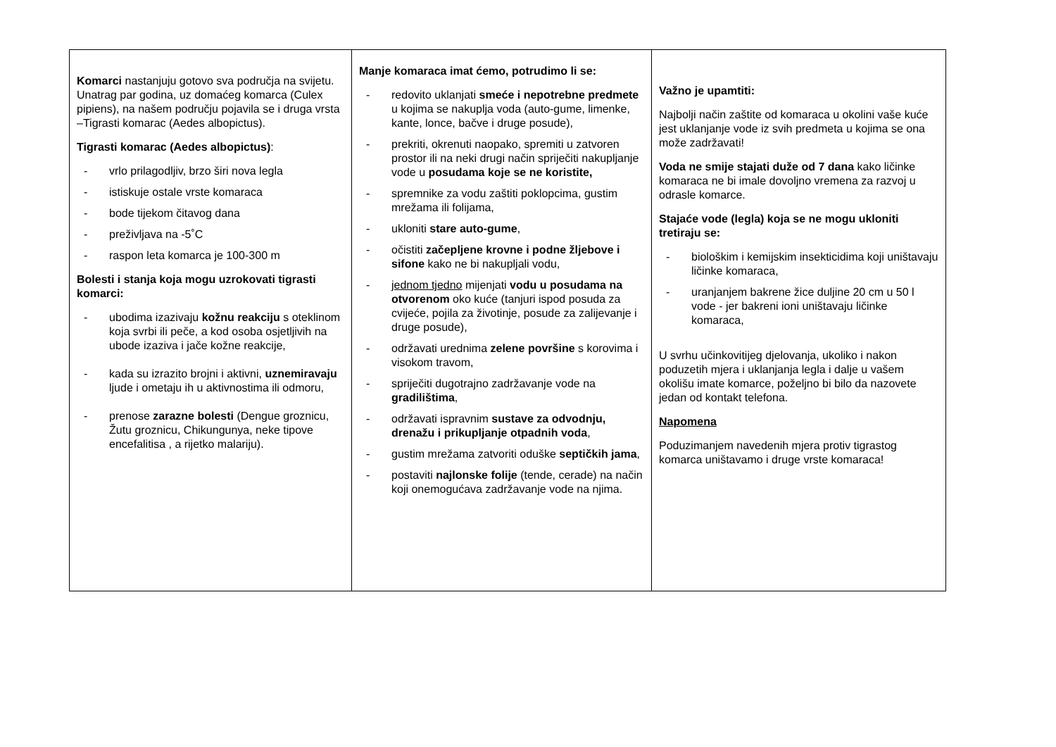| Komarci nastanjuju gotovo sva područja na svijetu. Unatrag par godina, uz domaćeg komarca (Culex pipiens), na našem području pojavila se i druga vrsta –Tigrasti komarac (Aedes albopictus). Tigrasti komarac (Aedes albopictus) : - vrlo prilagodljiv, brzo širi nova legla - istiskuje ostale vrste komaraca - bode tijekom čitavog dana - preživljava na -5˚C - raspon leta komarca je 100-300 m Bolesti i stanja koja mogu uzrokovati tigrasti komarci: - ubodima izazivaju kožnu reakciju s oteklinom koja svrbi ili peče, a kod osoba osjetljivih na ubode izaziva i jače kožne reakcije, - kada su izrazito brojni i aktivni, uznemiravaju ljude i ometaju ih u aktivnostima ili odmoru, - prenose zarazne bolesti (Dengue groznicu, Žutu groznicu, Chikungunya, neke tipove encefalitisa , a rijetko malariju). | Manje komaraca imat ćemo, potrudimo li se: - redovito uklanjati smeće i nepotrebne predmete u kojima se nakuplja voda (auto-gume, limenke, kante, lonce, bačve i druge posude), - prekriti, okrenuti naopako, spremiti u zatvoren prostor ili na neki drugi način spriječiti nakupljanje vode u posudama koje se ne koristite, - spremnike za vodu zaštiti poklopcima, gustim mrežama ili folijama, - ukloniti stare auto-gume , - očistiti začepljene krovne i podne žljebove i sifone kako ne bi nakupljali vodu, - jednom tjedno mijenjati vodu u posudama na otvorenom oko kuće (tanjuri ispod posuda za cvijeće, pojila za životinje, posude za zalijevanje i druge posude), - održavati urednima zelene površine s korovima i visokom travom, - spriječiti dugotrajno zadržavanje vode na gradilištima , - održavati ispravnim sustave za odvodnju, drenažu i prikupljanje otpadnih voda , - gustim mrežama zatvoriti oduške septičkih jama , - postaviti najlonske folije (tende, cerade) na način koji onemogućava zadržavanje vode na njima. | Važno je upamtiti: Najbolji način zaštite od komaraca u okolini vaše kuće jest uklanjanje vode iz svih predmeta u kojima se ona može zadržavati! Voda ne smije stajati duže od 7 dana kako ličinke komaraca ne bi imale dovoljno vremena za razvoj u odrasle komarce. Stajaće vode (legla) koja se ne mogu ukloniti tretiraju se: - biološkim i kemijskim insekticidima koji uništavaju ličinke komaraca, - uranjanjem bakrene žice duljine 20 cm u 50 l vode - jer bakreni ioni uništavaju ličinke komaraca, U svrhu učinkovitijeg djelovanja, ukoliko i nakon poduzetih mjera i uklanjanja legla i dalje u vašem okolišu imate komarce, poželjno bi bilo da nazovete jedan od kontakt telefona. Napomena Poduzimanjem navedenih mjera protiv tigrastog komarca uništavamo i druge vrste komaraca! |